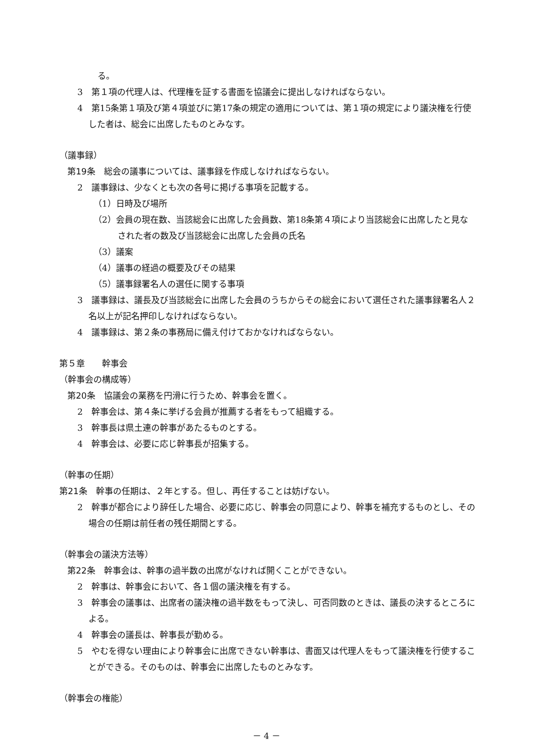る。
3　第１項の代理人は、代理権を証する書面を協議会に提出しなければならない。
4　第15条第１項及び第４項並びに第17条の規定の適用については、第１項の規定により議決権を行使した者は、総会に出席したものとみなす。
（議事録）
第19条　総会の議事については、議事録を作成しなければならない。
2　議事録は、少なくとも次の各号に掲げる事項を記載する。
（1）日時及び場所
（2）会員の現在数、当該総会に出席した会員数、第18条第４項により当該総会に出席したと見なされた者の数及び当該総会に出席した会員の氏名
（3）議案
（4）議事の経過の概要及びその結果
（5）議事録署名人の選任に関する事項
3　議事録は、議長及び当該総会に出席した会員のうちからその総会において選任された議事録署名人２名以上が記名押印しなければならない。
4　議事録は、第２条の事務局に備え付けておかなければならない。
第５章　　幹事会
（幹事会の構成等）
第20条　協議会の業務を円滑に行うため、幹事会を置く。
2　幹事会は、第４条に挙げる会員が推薦する者をもって組織する。
3　幹事長は県土連の幹事があたるものとする。
4　幹事会は、必要に応じ幹事長が招集する。
（幹事の任期）
第21条　幹事の任期は、２年とする。但し、再任することは妨げない。
2　幹事が都合により辞任した場合、必要に応じ、幹事会の同意により、幹事を補充するものとし、その場合の任期は前任者の残任期間とする。
（幹事会の議決方法等）
第22条　幹事会は、幹事の過半数の出席がなければ開くことができない。
2　幹事は、幹事会において、各１個の議決権を有する。
3　幹事会の議事は、出席者の議決権の過半数をもって決し、可否同数のときは、議長の決するところによる。
4　幹事会の議長は、幹事長が勤める。
5　やむを得ない理由により幹事会に出席できない幹事は、書面又は代理人をもって議決権を行使することができる。そのものは、幹事会に出席したものとみなす。
（幹事会の権能）
－ 4 －